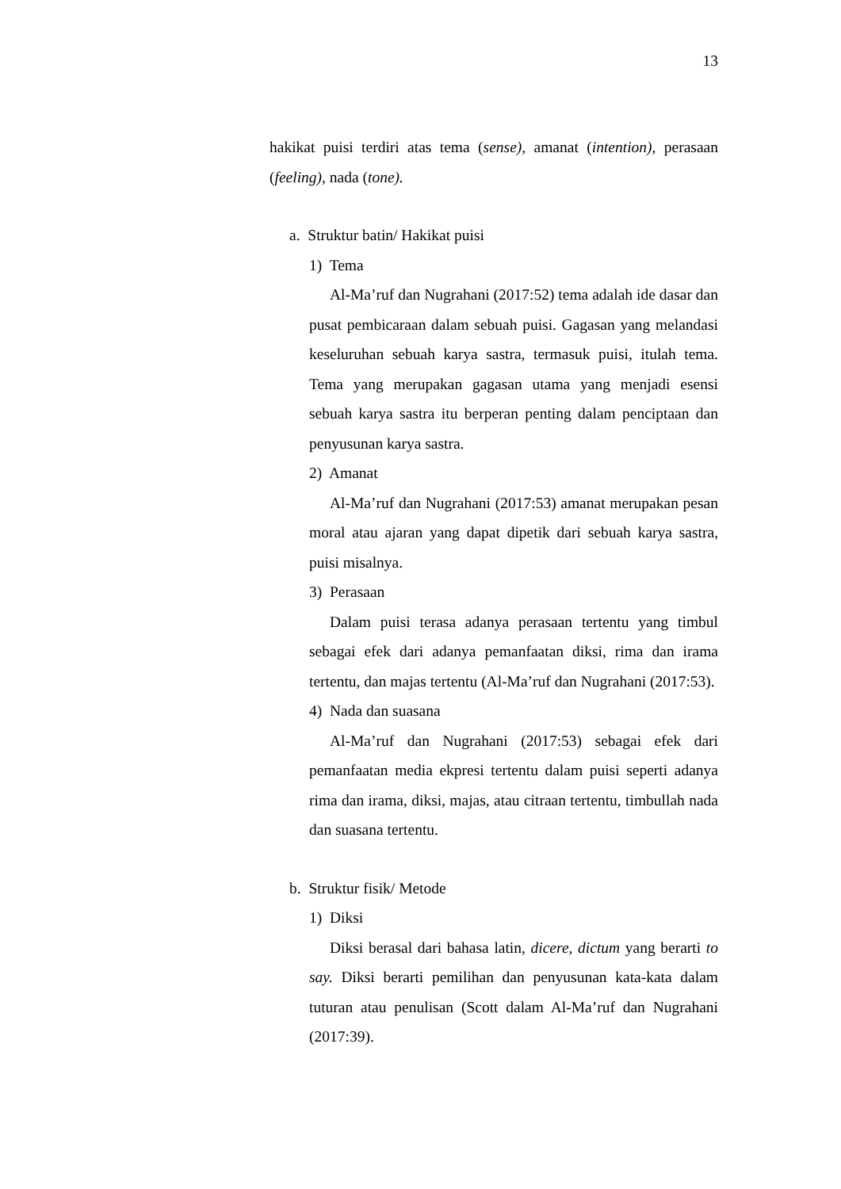13
hakikat puisi terdiri atas tema (sense), amanat (intention), perasaan (feeling), nada (tone).
a. Struktur batin/ Hakikat puisi
1) Tema
Al-Ma’ruf dan Nugrahani (2017:52) tema adalah ide dasar dan pusat pembicaraan dalam sebuah puisi. Gagasan yang melandasi keseluruhan sebuah karya sastra, termasuk puisi, itulah tema. Tema yang merupakan gagasan utama yang menjadi esensi sebuah karya sastra itu berperan penting dalam penciptaan dan penyusunan karya sastra.
2) Amanat
Al-Ma’ruf dan Nugrahani (2017:53) amanat merupakan pesan moral atau ajaran yang dapat dipetik dari sebuah karya sastra, puisi misalnya.
3) Perasaan
Dalam puisi terasa adanya perasaan tertentu yang timbul sebagai efek dari adanya pemanfaatan diksi, rima dan irama tertentu, dan majas tertentu (Al-Ma’ruf dan Nugrahani (2017:53).
4) Nada dan suasana
Al-Ma’ruf dan Nugrahani (2017:53) sebagai efek dari pemanfaatan media ekpresi tertentu dalam puisi seperti adanya rima dan irama, diksi, majas, atau citraan tertentu, timbullah nada dan suasana tertentu.
b. Struktur fisik/ Metode
1) Diksi
Diksi berasal dari bahasa latin, dicere, dictum yang berarti to say. Diksi berarti pemilihan dan penyusunan kata-kata dalam tuturan atau penulisan (Scott dalam Al-Ma’ruf dan Nugrahani (2017:39).